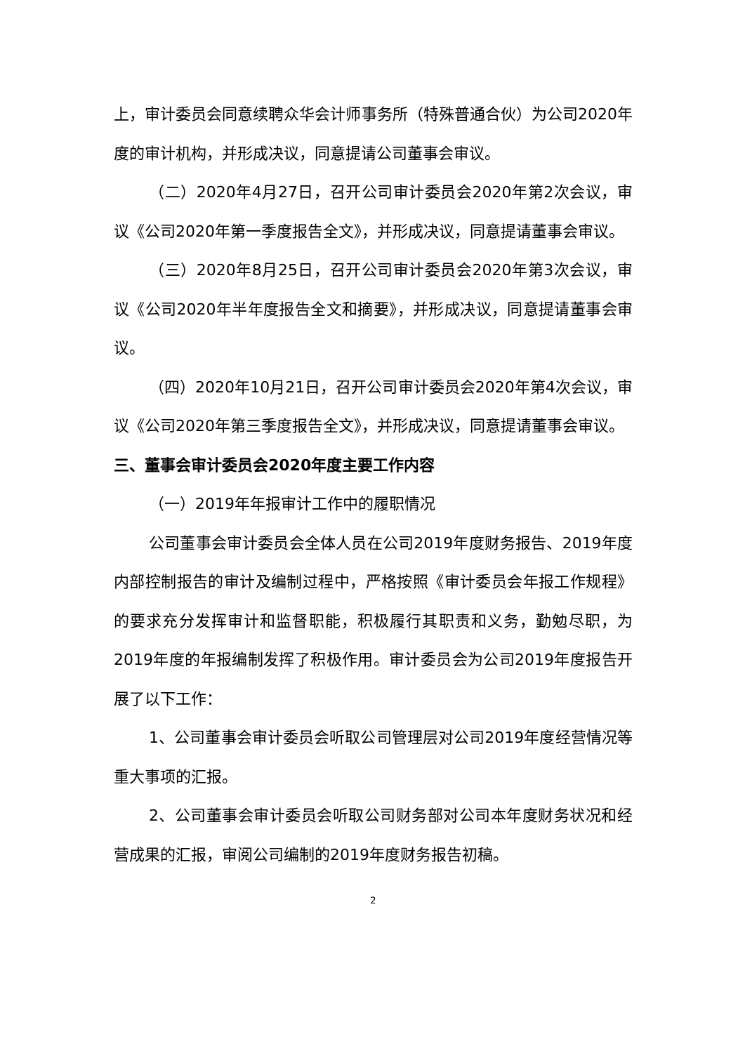上，审计委员会同意续聘众华会计师事务所（特殊普通合伙）为公司2020年度的审计机构，并形成决议，同意提请公司董事会审议。
（二）2020年4月27日，召开公司审计委员会2020年第2次会议，审议《公司2020年第一季度报告全文》，并形成决议，同意提请董事会审议。
（三）2020年8月25日，召开公司审计委员会2020年第3次会议，审议《公司2020年半年度报告全文和摘要》，并形成决议，同意提请董事会审议。
（四）2020年10月21日，召开公司审计委员会2020年第4次会议，审议《公司2020年第三季度报告全文》，并形成决议，同意提请董事会审议。
三、董事会审计委员会2020年度主要工作内容
（一）2019年年报审计工作中的履职情况
公司董事会审计委员会全体人员在公司2019年度财务报告、2019年度内部控制报告的审计及编制过程中，严格按照《审计委员会年报工作规程》的要求充分发挥审计和监督职能，积极履行其职责和义务，勤勉尽职，为2019年度的年报编制发挥了积极作用。审计委员会为公司2019年度报告开展了以下工作：
1、公司董事会审计委员会听取公司管理层对公司2019年度经营情况等重大事项的汇报。
2、公司董事会审计委员会听取公司财务部对公司本年度财务状况和经营成果的汇报，审阅公司编制的2019年度财务报告初稿。
2